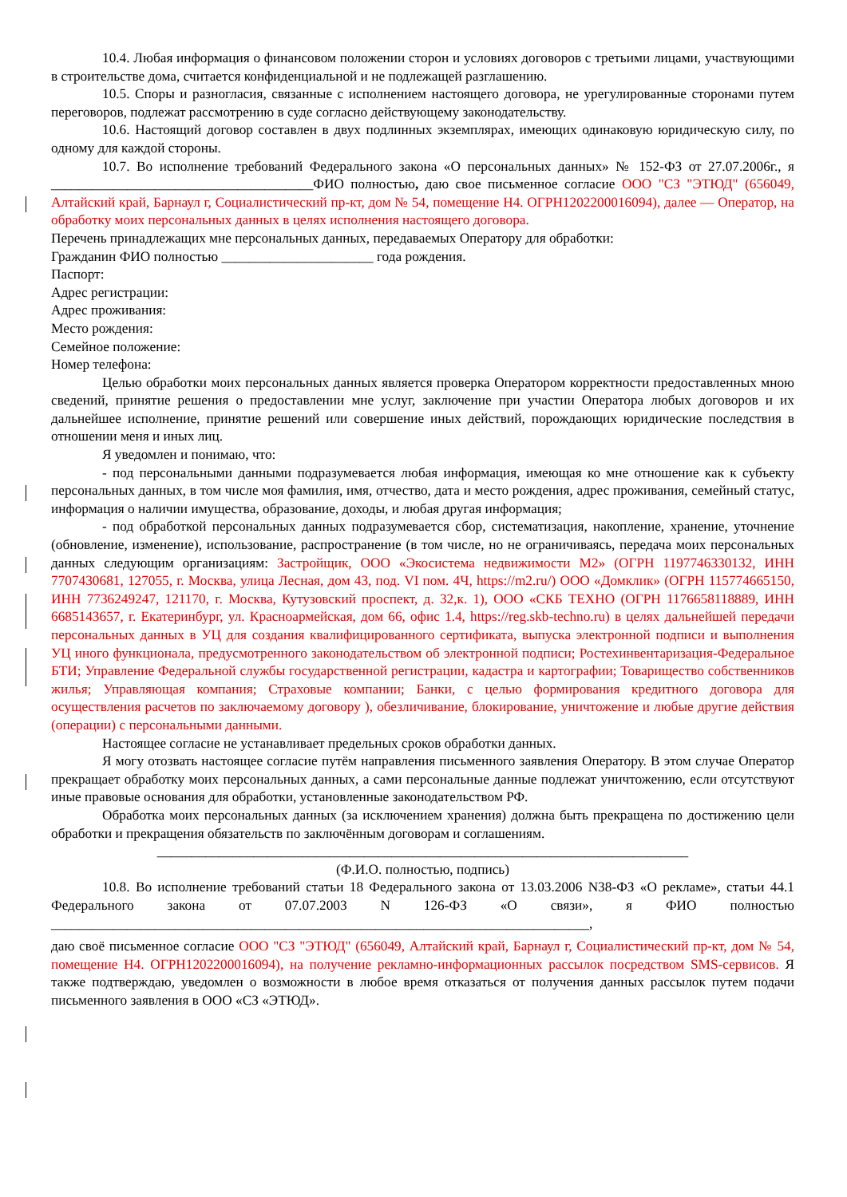10.4. Любая информация о финансовом положении сторон и условиях договоров с третьими лицами, участвующими в строительстве дома, считается конфиденциальной и не подлежащей разглашению.
10.5. Споры и разногласия, связанные с исполнением настоящего договора, не урегулированные сторонами путем переговоров, подлежат рассмотрению в суде согласно действующему законодательству.
10.6. Настоящий договор составлен в двух подлинных экземплярах, имеющих одинаковую юридическую силу, по одному для каждой стороны.
10.7. Во исполнение требований Федерального закона «О персональных данных» № 152-ФЗ от 27.07.2006г., я ______________________________________ФИО полностью, даю свое письменное согласие ООО "СЗ "ЭТЮД" (656049, Алтайский край, Барнаул г, Социалистический пр-кт, дом № 54, помещение Н4. ОГРН1202200016094), далее — Оператор, на обработку моих персональных данных в целях исполнения настоящего договора.
Перечень принадлежащих мне персональных данных, передаваемых Оператору для обработки:
Гражданин ФИО полностью ______________________ года рождения.
Паспорт:
Адрес регистрации:
Адрес проживания:
Место рождения:
Семейное положение:
Номер телефона:
Целью обработки моих персональных данных является проверка Оператором корректности предоставленных мною сведений, принятие решения о предоставлении мне услуг, заключение при участии Оператора любых договоров и их дальнейшее исполнение, принятие решений или совершение иных действий, порождающих юридические последствия в отношении меня и иных лиц.
Я уведомлен и понимаю, что:
- под персональными данными подразумевается любая информация, имеющая ко мне отношение как к субъекту персональных данных, в том числе моя фамилия, имя, отчество, дата и место рождения, адрес проживания, семейный статус, информация о наличии имущества, образование, доходы, и любая другая информация;
- под обработкой персональных данных подразумевается сбор, систематизация, накопление, хранение, уточнение (обновление, изменение), использование, распространение (в том числе, но не ограничиваясь, передача моих персональных данных следующим организациям: Застройщик, ООО «Экосистема недвижимости М2» (ОГРН 1197746330132, ИНН 7707430681, 127055, г. Москва, улица Лесная, дом 43, под. VI пом. 4Ч, https://m2.ru/) ООО «Домклик» (ОГРН 115774665150, ИНН 7736249247, 121170, г. Москва, Кутузовский проспект, д. 32,к. 1), ООО «СКБ ТЕХНО (ОГРН 1176658118889, ИНН 6685143657, г. Екатеринбург, ул. Красноармейская, дом 66, офис 1.4, https://reg.skb-techno.ru) в целях дальнейшей передачи персональных данных в УЦ для создания квалифицированного сертификата, выпуска электронной подписи и выполнения УЦ иного функционала, предусмотренного законодательством об электронной подписи; Ростехинвентаризация-Федеральное БТИ; Управление Федеральной службы государственной регистрации, кадастра и картографии; Товарищество собственников жилья; Управляющая компания; Страховые компании; Банки, с целью формирования кредитного договора для осуществления расчетов по заключаемому договору ), обезличивание, блокирование, уничтожение и любые другие действия (операции) с персональными данными.
Настоящее согласие не устанавливает предельных сроков обработки данных.
Я могу отозвать настоящее согласие путём направления письменного заявления Оператору. В этом случае Оператор прекращает обработку моих персональных данных, а сами персональные данные подлежат уничтожению, если отсутствуют иные правовые основания для обработки, установленные законодательством РФ.
Обработка моих персональных данных (за исключением хранения) должна быть прекращена по достижению цели обработки и прекращения обязательств по заключённым договорам и соглашениям.
_____________________________________________________________________________
(Ф.И.О. полностью, подпись)
10.8. Во исполнение требований статьи 18 Федерального закона от 13.03.2006 N38-ФЗ «О рекламе», статьи 44.1 Федерального закона от 07.07.2003 N 126-ФЗ «О связи», я ФИО полностью ______________________________________________________________________________,
даю своё письменное согласие ООО "СЗ "ЭТЮД" (656049, Алтайский край, Барнаул г, Социалистический пр-кт, дом № 54, помещение Н4. ОГРН1202200016094), на получение рекламно-информационных рассылок посредством SMS-сервисов. Я также подтверждаю, уведомлен о возможности в любое время отказаться от получения данных рассылок путем подачи письменного заявления в ООО «СЗ «ЭТЮД».